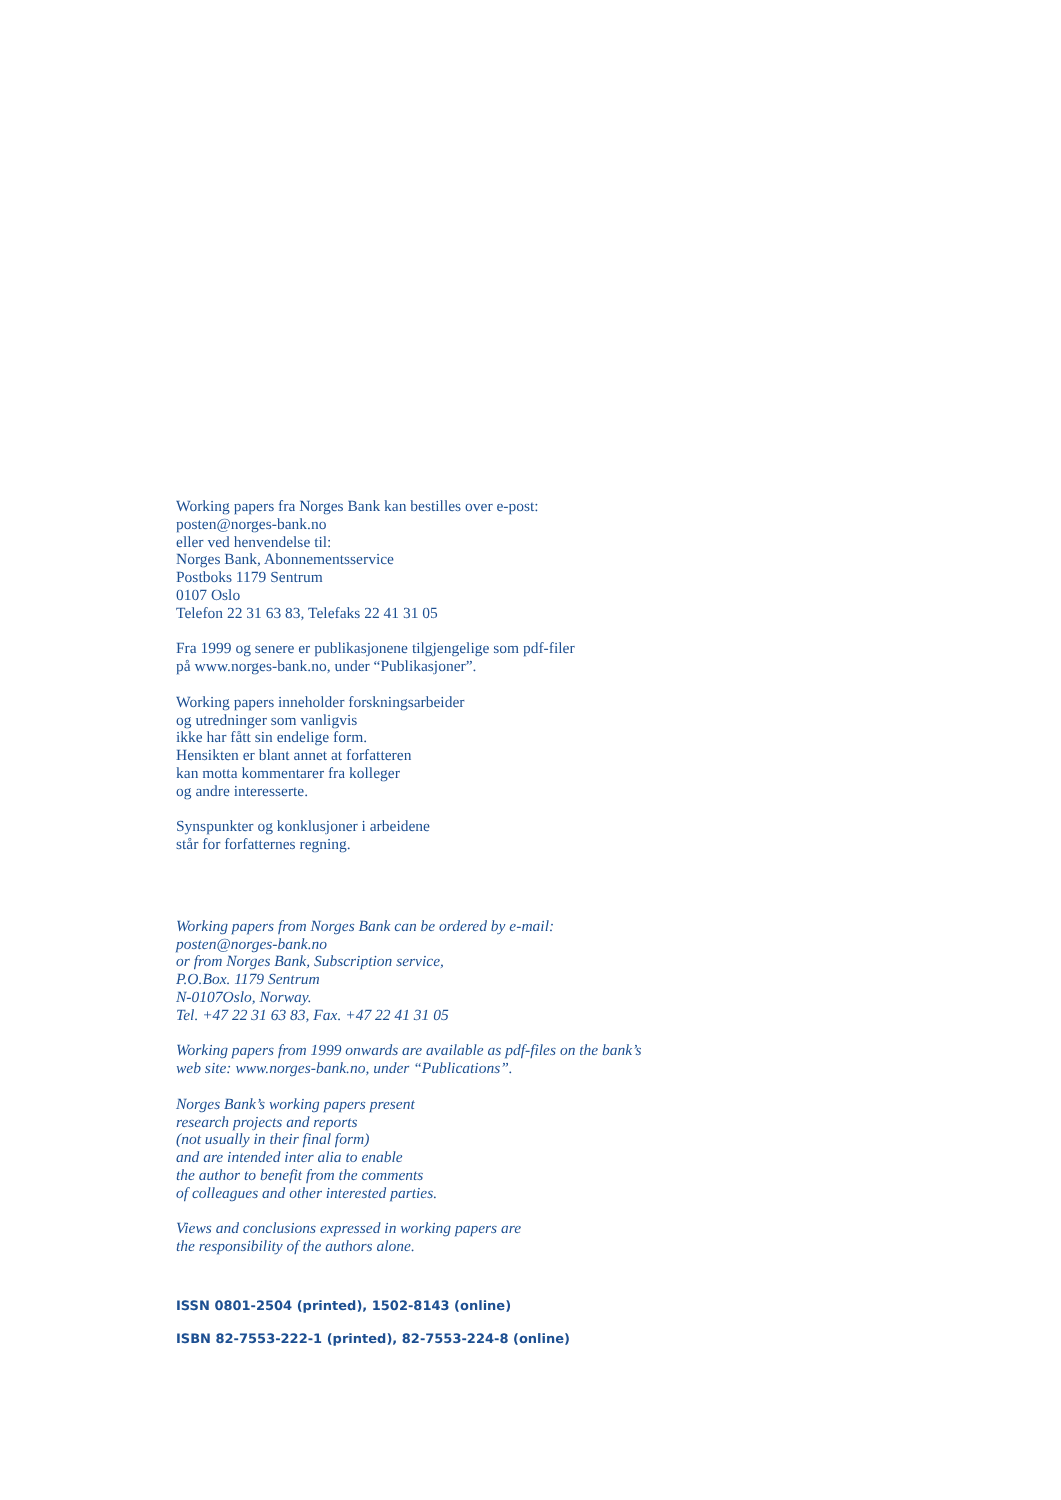Working papers fra Norges Bank kan bestilles over e-post:
posten@norges-bank.no
eller ved henvendelse til:
Norges Bank, Abonnementsservice
Postboks 1179 Sentrum
0107 Oslo
Telefon 22 31 63 83, Telefaks 22 41 31 05
Fra 1999 og senere er publikasjonene tilgjengelige som pdf-filer
på www.norges-bank.no, under “Publikasjoner”.
Working papers inneholder forskningsarbeider
og utredninger som vanligvis
ikke har fått sin endelige form.
Hensikten er blant annet at forfatteren
kan motta kommentarer fra kolleger
og andre interesserte.
Synspunkter og konklusjoner i arbeidene
står for forfatternes regning.
Working papers from Norges Bank can be ordered by e-mail:
posten@norges-bank.no
or from Norges Bank, Subscription service,
P.O.Box. 1179 Sentrum
N-0107Oslo, Norway.
Tel. +47 22 31 63 83, Fax. +47 22 41 31 05
Working papers from 1999 onwards are available as pdf-files on the bank’s
web site: www.norges-bank.no, under “Publications”.
Norges Bank’s working papers present
research projects and reports
(not usually in their final form)
and are intended inter alia to enable
the author to benefit from the comments
of colleagues and other interested parties.
Views and conclusions expressed in working papers are
the responsibility of the authors alone.
ISSN 0801-2504 (printed), 1502-8143 (online)
ISBN 82-7553-222-1 (printed), 82-7553-224-8 (online)